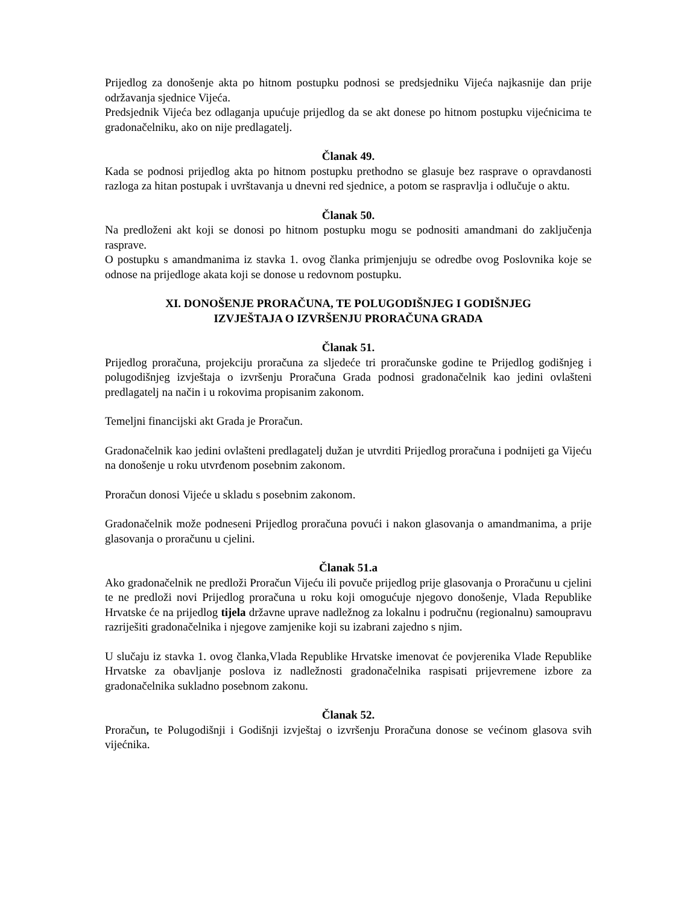Prijedlog za donošenje akta po hitnom postupku podnosi se predsjedniku Vijeća najkasnije dan prije održavanja sjednice Vijeća.
Predsjednik Vijeća bez odlaganja upućuje prijedlog da se akt donese po hitnom postupku vijećnicima te gradonačelniku, ako on nije predlagatelj.
Članak 49.
Kada se podnosi prijedlog akta po hitnom postupku prethodno se glasuje bez rasprave o opravdanosti razloga za hitan postupak i uvrštavanja u dnevni red sjednice, a potom se raspravlja i odlučuje o aktu.
Članak 50.
Na predloženi akt koji se donosi po hitnom postupku mogu se podnositi amandmani do zaključenja rasprave.
O postupku s amandmanima iz stavka 1. ovog članka primjenjuju se odredbe ovog Poslovnika koje se odnose na prijedloge akata koji se donose u redovnom postupku.
XI. DONOŠENJE PRORAČUNA, TE POLUGODIŠNJEG I GODIŠNJEG
IZVJEŠTAJA O IZVRŠENJU PRORAČUNA GRADA
Članak 51.
Prijedlog proračuna, projekciju proračuna za sljedeće tri proračunske godine te Prijedlog godišnjeg i polugodišnjeg izvještaja o izvršenju Proračuna Grada podnosi gradonačelnik kao jedini ovlašteni predlagatelj na način i u rokovima propisanim zakonom.
Temeljni financijski akt Grada je Proračun.
Gradonačelnik kao jedini ovlašteni predlagatelj dužan je utvrditi Prijedlog proračuna i podnijeti ga Vijeću na donošenje u roku utvrđenom posebnim zakonom.
Proračun donosi Vijeće u skladu s posebnim zakonom.
Gradonačelnik može podneseni Prijedlog proračuna povući i nakon glasovanja o amandmanima, a prije glasovanja o proračunu u cjelini.
Članak 51.a
Ako gradonačelnik ne predloži Proračun Vijeću ili povuče prijedlog prije glasovanja o Proračunu u cjelini te ne predloži novi Prijedlog proračuna u roku koji omogućuje njegovo donošenje, Vlada Republike Hrvatske će na prijedlog tijela državne uprave nadležnog za lokalnu i područnu (regionalnu) samoupravu razriješiti gradonačelnika i njegove zamjenike koji su izabrani zajedno s njim.
U slučaju iz stavka 1. ovog članka,Vlada Republike Hrvatske imenovat će povjerenika Vlade Republike Hrvatske za obavljanje poslova iz nadležnosti gradonačelnika raspisati prijevremene izbore za gradonačelnika sukladno posebnom zakonu.
Članak 52.
Proračun, te Polugodišnji i Godišnji izvještaj o izvršenju Proračuna donose se većinom glasova svih vijećnika.